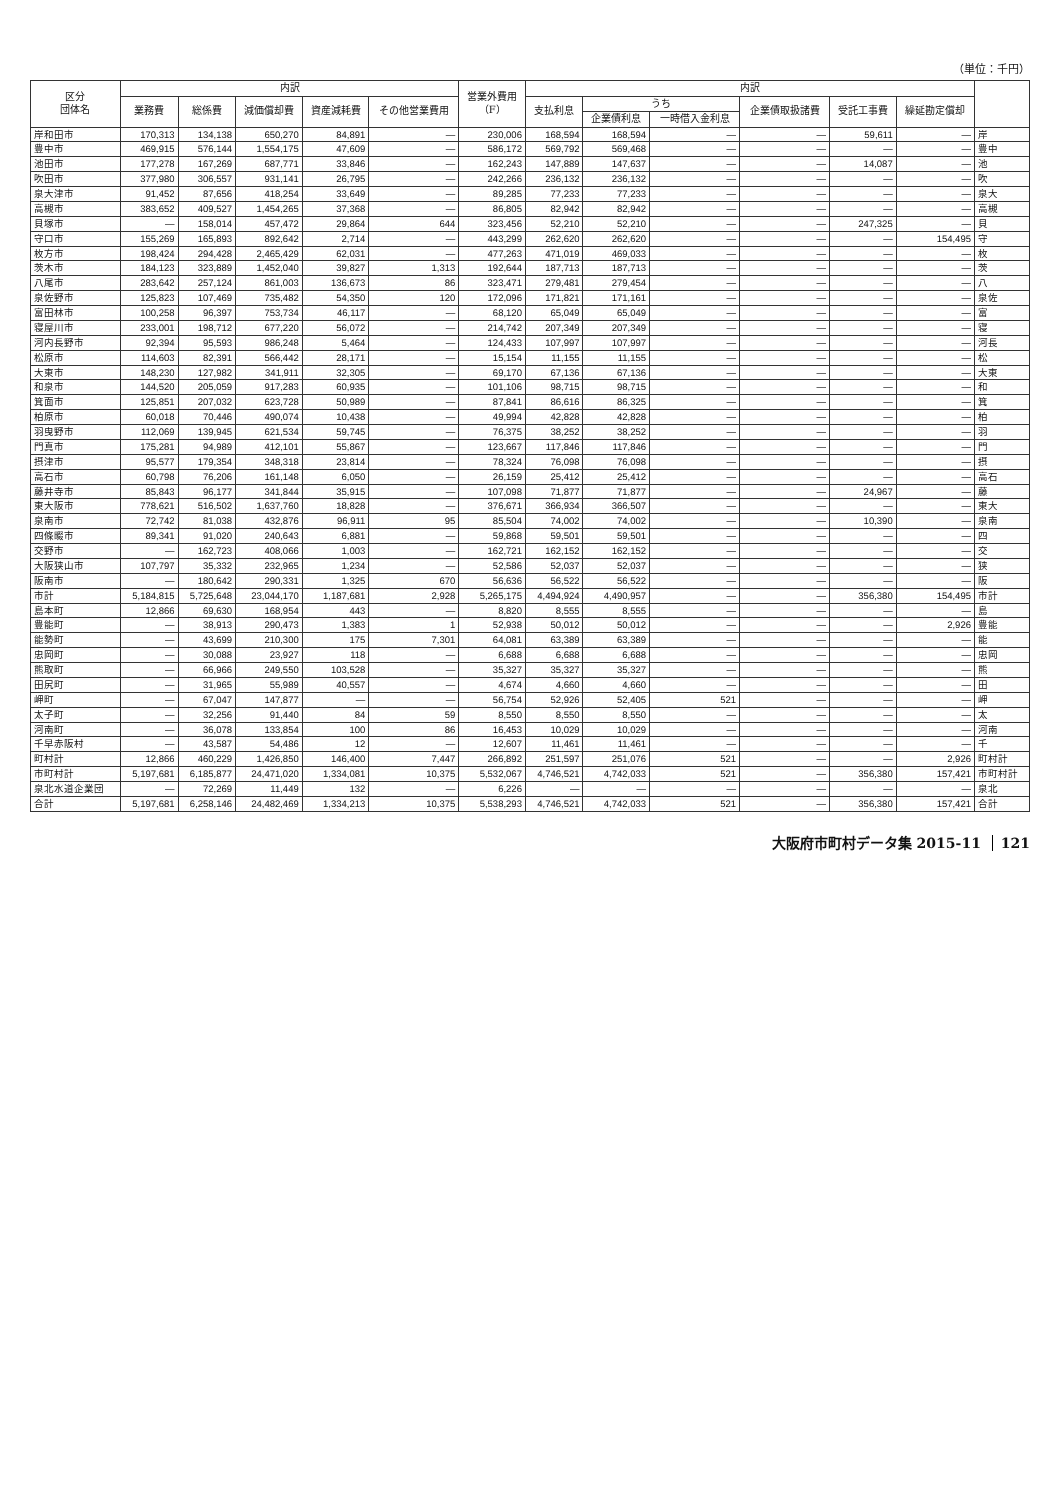（単位：千円）
| 区分 団体名 | 内訳 | | | | | 営業外費用 （F） | 内訳 | | | | | | |
| --- | --- | --- | --- | --- | --- | --- | --- | --- | --- | --- | --- | --- | --- |
| | 業務費 | 総係費 | 減価償却費 | 資産減耗費 | その他営業費用 | | 支払利息 | うち | | 企業債取扱諸費 | 受託工事費 | 繰延勘定償却 | |
| | | | | | | | | 企業債利息 | 一時借入金利息 | | | | |
| 岸和田市 | 170,313 | 134,138 | 650,270 | 84,891 | — | 230,006 | 168,594 | 168,594 | — | — | 59,611 | — | 岸 |
| 豊中市 | 469,915 | 576,144 | 1,554,175 | 47,609 | — | 586,172 | 569,792 | 569,468 | — | — | — | — | 豊中 |
| 池田市 | 177,278 | 167,269 | 687,771 | 33,846 | — | 162,243 | 147,889 | 147,637 | — | — | 14,087 | — | 池 |
| 吹田市 | 377,980 | 306,557 | 931,141 | 26,795 | — | 242,266 | 236,132 | 236,132 | — | — | — | — | 吹 |
| 泉大津市 | 91,452 | 87,656 | 418,254 | 33,649 | — | 89,285 | 77,233 | 77,233 | — | — | — | — | 泉大 |
| 高槻市 | 383,652 | 409,527 | 1,454,265 | 37,368 | — | 86,805 | 82,942 | 82,942 | — | — | — | — | 高槻 |
| 貝塚市 | — | 158,014 | 457,472 | 29,864 | 644 | 323,456 | 52,210 | 52,210 | — | — | 247,325 | — | 貝 |
| 守口市 | 155,269 | 165,893 | 892,642 | 2,714 | — | 443,299 | 262,620 | 262,620 | — | — | — | 154,495 | 守 |
| 枚方市 | 198,424 | 294,428 | 2,465,429 | 62,031 | — | 477,263 | 471,019 | 469,033 | — | — | — | — | 枚 |
| 茨木市 | 184,123 | 323,889 | 1,452,040 | 39,827 | 1,313 | 192,644 | 187,713 | 187,713 | — | — | — | — | 茨 |
| 八尾市 | 283,642 | 257,124 | 861,003 | 136,673 | 86 | 323,471 | 279,481 | 279,454 | — | — | — | — | 八 |
| 泉佐野市 | 125,823 | 107,469 | 735,482 | 54,350 | 120 | 172,096 | 171,821 | 171,161 | — | — | — | — | 泉佐 |
| 富田林市 | 100,258 | 96,397 | 753,734 | 46,117 | — | 68,120 | 65,049 | 65,049 | — | — | — | — | 富 |
| 寝屋川市 | 233,001 | 198,712 | 677,220 | 56,072 | — | 214,742 | 207,349 | 207,349 | — | — | — | — | 寝 |
| 河内長野市 | 92,394 | 95,593 | 986,248 | 5,464 | — | 124,433 | 107,997 | 107,997 | — | — | — | — | 河長 |
| 松原市 | 114,603 | 82,391 | 566,442 | 28,171 | — | 15,154 | 11,155 | 11,155 | — | — | — | — | 松 |
| 大東市 | 148,230 | 127,982 | 341,911 | 32,305 | — | 69,170 | 67,136 | 67,136 | — | — | — | — | 大東 |
| 和泉市 | 144,520 | 205,059 | 917,283 | 60,935 | — | 101,106 | 98,715 | 98,715 | — | — | — | — | 和 |
| 箕面市 | 125,851 | 207,032 | 623,728 | 50,989 | — | 87,841 | 86,616 | 86,325 | — | — | — | — | 箕 |
| 柏原市 | 60,018 | 70,446 | 490,074 | 10,438 | — | 49,994 | 42,828 | 42,828 | — | — | — | — | 柏 |
| 羽曳野市 | 112,069 | 139,945 | 621,534 | 59,745 | — | 76,375 | 38,252 | 38,252 | — | — | — | — | 羽 |
| 門真市 | 175,281 | 94,989 | 412,101 | 55,867 | — | 123,667 | 117,846 | 117,846 | — | — | — | — | 門 |
| 摂津市 | 95,577 | 179,354 | 348,318 | 23,814 | — | 78,324 | 76,098 | 76,098 | — | — | — | — | 摂 |
| 高石市 | 60,798 | 76,206 | 161,148 | 6,050 | — | 26,159 | 25,412 | 25,412 | — | — | — | — | 高石 |
| 藤井寺市 | 85,843 | 96,177 | 341,844 | 35,915 | — | 107,098 | 71,877 | 71,877 | — | — | 24,967 | — | 藤 |
| 東大阪市 | 778,621 | 516,502 | 1,637,760 | 18,828 | — | 376,671 | 366,934 | 366,507 | — | — | — | — | 東大 |
| 泉南市 | 72,742 | 81,038 | 432,876 | 96,911 | 95 | 85,504 | 74,002 | 74,002 | — | — | 10,390 | — | 泉南 |
| 四條畷市 | 89,341 | 91,020 | 240,643 | 6,881 | — | 59,868 | 59,501 | 59,501 | — | — | — | — | 四 |
| 交野市 | — | 162,723 | 408,066 | 1,003 | — | 162,721 | 162,152 | 162,152 | — | — | — | — | 交 |
| 大阪狭山市 | 107,797 | 35,332 | 232,965 | 1,234 | — | 52,586 | 52,037 | 52,037 | — | — | — | — | 狭 |
| 阪南市 | — | 180,642 | 290,331 | 1,325 | 670 | 56,636 | 56,522 | 56,522 | — | — | — | — | 阪 |
| 市計 | 5,184,815 | 5,725,648 | 23,044,170 | 1,187,681 | 2,928 | 5,265,175 | 4,494,924 | 4,490,957 | — | — | 356,380 | 154,495 | 市計 |
| 島本町 | 12,866 | 69,630 | 168,954 | 443 | — | 8,820 | 8,555 | 8,555 | — | — | — | — | 島 |
| 豊能町 | — | 38,913 | 290,473 | 1,383 | 1 | 52,938 | 50,012 | 50,012 | — | — | — | 2,926 | 豊能 |
| 能勢町 | — | 43,699 | 210,300 | 175 | 7,301 | 64,081 | 63,389 | 63,389 | — | — | — | — | 能 |
| 忠岡町 | — | 30,088 | 23,927 | 118 | — | 6,688 | 6,688 | 6,688 | — | — | — | — | 忠岡 |
| 熊取町 | — | 66,966 | 249,550 | 103,528 | — | 35,327 | 35,327 | 35,327 | — | — | — | — | 熊 |
| 田尻町 | — | 31,965 | 55,989 | 40,557 | — | 4,674 | 4,660 | 4,660 | — | — | — | — | 田 |
| 岬町 | — | 67,047 | 147,877 | — | — | 56,754 | 52,926 | 52,405 | 521 | — | — | — | 岬 |
| 太子町 | — | 32,256 | 91,440 | 84 | 59 | 8,550 | 8,550 | 8,550 | — | — | — | — | 太 |
| 河南町 | — | 36,078 | 133,854 | 100 | 86 | 16,453 | 10,029 | 10,029 | — | — | — | — | 河南 |
| 千早赤阪村 | — | 43,587 | 54,486 | 12 | — | 12,607 | 11,461 | 11,461 | — | — | — | — | 千 |
| 町村計 | 12,866 | 460,229 | 1,426,850 | 146,400 | 7,447 | 266,892 | 251,597 | 251,076 | 521 | — | — | 2,926 | 町村計 |
| 市町村計 | 5,197,681 | 6,185,877 | 24,471,020 | 1,334,081 | 10,375 | 5,532,067 | 4,746,521 | 4,742,033 | 521 | — | 356,380 | 157,421 | 市町村計 |
| 泉北水道企業団 | — | 72,269 | 11,449 | 132 | — | 6,226 | — | — | — | — | — | — | 泉北 |
| 合計 | 5,197,681 | 6,258,146 | 24,482,469 | 1,334,213 | 10,375 | 5,538,293 | 4,746,521 | 4,742,033 | 521 | — | 356,380 | 157,421 | 合計 |
大阪府市町村データ集 2015-11 121